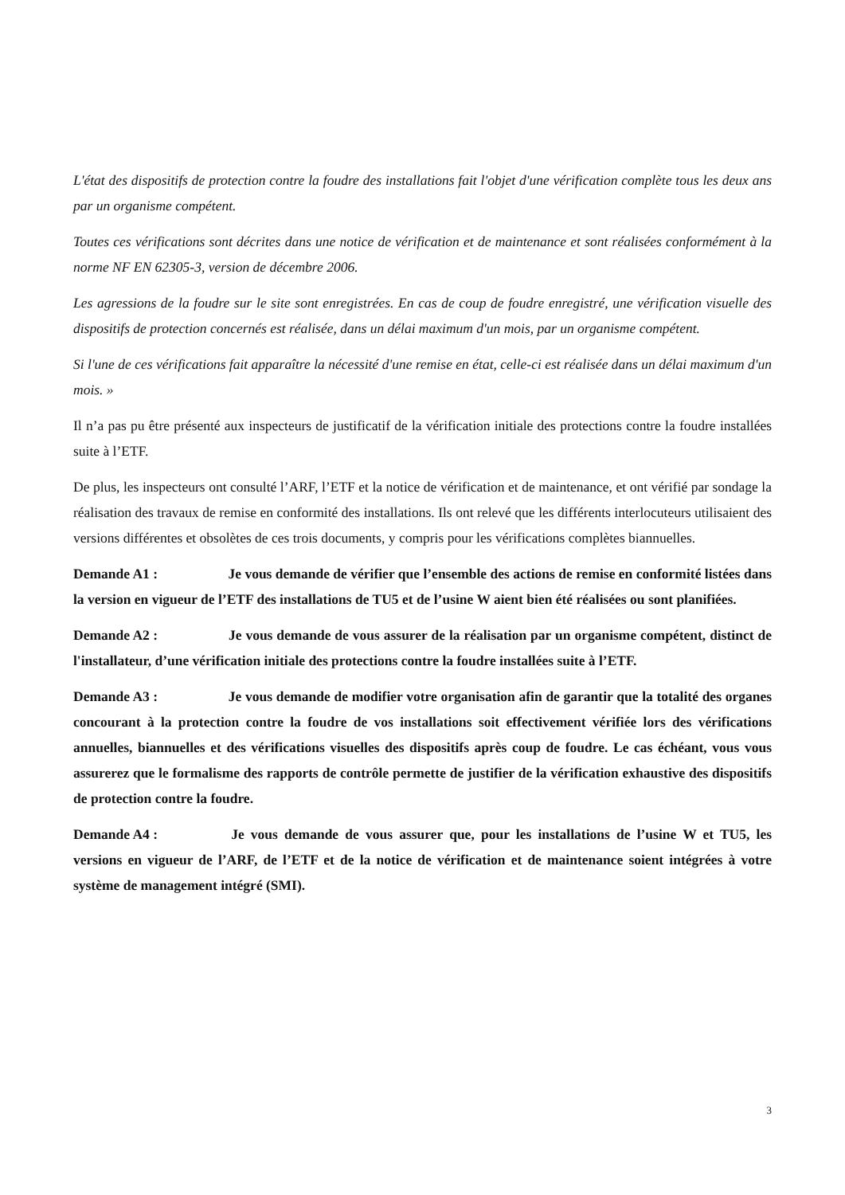L'état des dispositifs de protection contre la foudre des installations fait l'objet d'une vérification complète tous les deux ans par un organisme compétent.
Toutes ces vérifications sont décrites dans une notice de vérification et de maintenance et sont réalisées conformément à la norme NF EN 62305-3, version de décembre 2006.
Les agressions de la foudre sur le site sont enregistrées. En cas de coup de foudre enregistré, une vérification visuelle des dispositifs de protection concernés est réalisée, dans un délai maximum d'un mois, par un organisme compétent.
Si l'une de ces vérifications fait apparaître la nécessité d'une remise en état, celle-ci est réalisée dans un délai maximum d'un mois. »
Il n’a pas pu être présenté aux inspecteurs de justificatif de la vérification initiale des protections contre la foudre installées suite à l’ETF.
De plus, les inspecteurs ont consulté l’ARF, l’ETF et la notice de vérification et de maintenance, et ont vérifié par sondage la réalisation des travaux de remise en conformité des installations. Ils ont relevé que les différents interlocuteurs utilisaient des versions différentes et obsolètes de ces trois documents, y compris pour les vérifications complètes biannuelles.
Demande A1 : Je vous demande de vérifier que l’ensemble des actions de remise en conformité listées dans la version en vigueur de l’ETF des installations de TU5 et de l’usine W aient bien été réalisées ou sont planifiées.
Demande A2 : Je vous demande de vous assurer de la réalisation par un organisme compétent, distinct de l'installateur, d’une vérification initiale des protections contre la foudre installées suite à l’ETF.
Demande A3 : Je vous demande de modifier votre organisation afin de garantir que la totalité des organes concourant à la protection contre la foudre de vos installations soit effectivement vérifiée lors des vérifications annuelles, biannuelles et des vérifications visuelles des dispositifs après coup de foudre. Le cas échéant, vous vous assurerez que le formalisme des rapports de contrôle permette de justifier de la vérification exhaustive des dispositifs de protection contre la foudre.
Demande A4 : Je vous demande de vous assurer que, pour les installations de l’usine W et TU5, les versions en vigueur de l’ARF, de l’ETF et de la notice de vérification et de maintenance soient intégrées à votre système de management intégré (SMI).
3